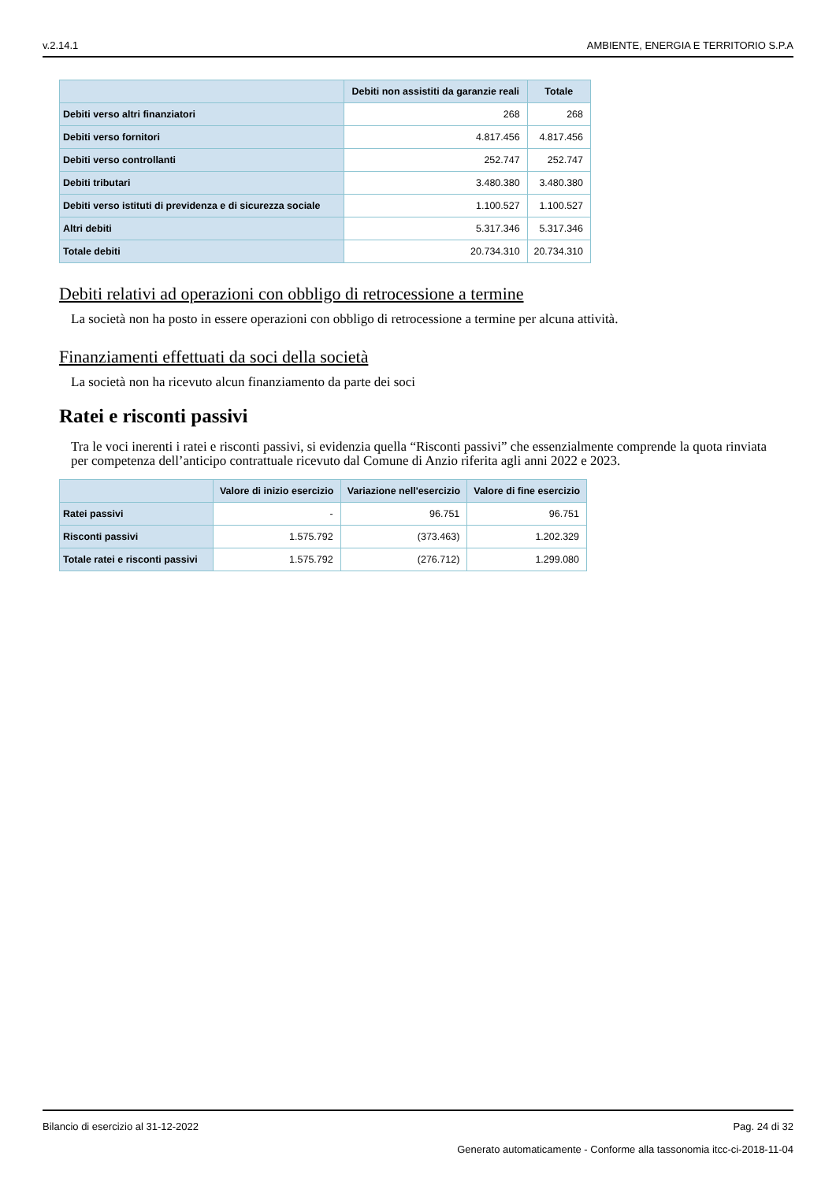v.2.14.1 AMBIENTE, ENERGIA E TERRITORIO S.P.A
| | Debiti non assistiti da garanzie reali | Totale |
| --- | --- | --- |
| Debiti verso altri finanziatori | 268 | 268 |
| Debiti verso fornitori | 4.817.456 | 4.817.456 |
| Debiti verso controllanti | 252.747 | 252.747 |
| Debiti tributari | 3.480.380 | 3.480.380 |
| Debiti verso istituti di previdenza e di sicurezza sociale | 1.100.527 | 1.100.527 |
| Altri debiti | 5.317.346 | 5.317.346 |
| Totale debiti | 20.734.310 | 20.734.310 |
Debiti relativi ad operazioni con obbligo di retrocessione a termine
La società non ha posto in essere operazioni con obbligo di retrocessione a termine per alcuna attività.
Finanziamenti effettuati da soci della società
La società non ha ricevuto alcun finanziamento da parte dei soci
Ratei e risconti passivi
Tra le voci inerenti i ratei e risconti passivi, si evidenzia quella “Risconti passivi” che essenzialmente comprende la quota rinviata per competenza dell’anticipo contrattuale ricevuto dal Comune di Anzio riferita agli anni 2022 e 2023.
| | Valore di inizio esercizio | Variazione nell'esercizio | Valore di fine esercizio |
| --- | --- | --- | --- |
| Ratei passivi | - | 96.751 | 96.751 |
| Risconti passivi | 1.575.792 | (373.463) | 1.202.329 |
| Totale ratei e risconti passivi | 1.575.792 | (276.712) | 1.299.080 |
Bilancio di esercizio al 31-12-2022 Pag. 24 di 32
Generato automaticamente - Conforme alla tassonomia itcc-ci-2018-11-04